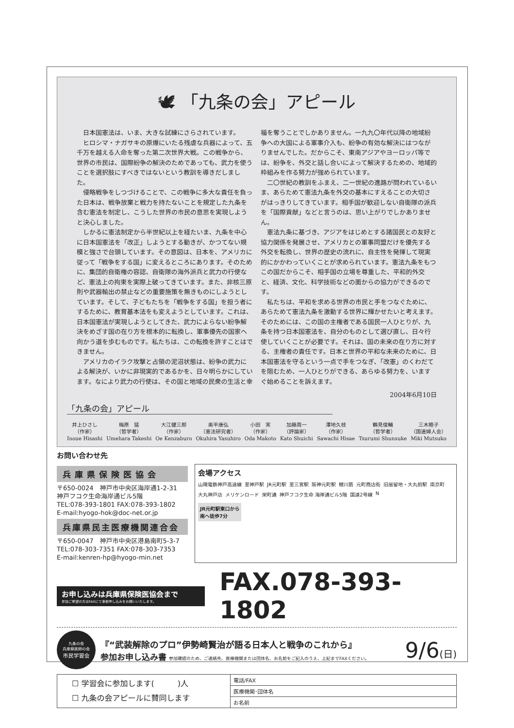🕊 「九条の会」アピール
日本国憲法は、いま、大きな試練にさらされています。
ヒロシマ・ナガサキの原爆にいたる残虐な兵器によって、五千万を越える人命を奪った第二次世界大戦。この戦争から、世界の市民は、国際紛争の解決のためであっても、武力を使うことを選択肢にすべきではないという教訓を導きだしました。
侵略戦争をしつづけることで、この戦争に多大な責任を負った日本は、戦争放棄と戦力を持たないことを規定した九条を含む憲法を制定し、こうした世界の市民の意思を実現しようと決心しました。
しかるに憲法制定から半世紀以上を経たいま、九条を中心に日本国憲法を「改正」しようとする動きが、かつてない規模と強さで台頭しています。その意図は、日本を、アメリカに従って「戦争をする国」に変えるところにあります。そのために、集団的自衛権の容認、自衛隊の海外派兵と武力の行使など、憲法上の拘束を実際上破ってきています。また、非核三原則や武器輸出の禁止などの重要施策を無きものにしようとしています。そして、子どもたちを「戦争をする国」を担う者にするために、教育基本法をも変えようとしています。これは、日本国憲法が実現しようとしてきた、武力によらない紛争解決をめざす国の在り方を根本的に転換し、軍事優先の国家へ向かう道を歩むものです。私たちは、この転換を許すことはできません。
アメリカのイラク攻撃と占領の泥沼状態は、紛争の武力による解決が、いかに非現実的であるかを、日々明らかにしています。なにより武力の行使は、その国と地域の民衆の生活と幸福を奪うことでしかありません。一九九〇年代以降の地域紛争への大国による軍事介入も、紛争の有効な解決にはつながりませんでした。だからこそ、東南アジアやヨーロッパ等では、紛争を、外交と話し合いによって解決するための、地域的枠組みを作る努力が強められています。
二〇世紀の教訓をふまえ、二一世紀の進路が問われているいま、あらためて憲法九条を外交の基本にすえることの大切さがはっきりしてきています。相手国が歓迎しない自衛隊の派兵を「国際貢献」などと言うのは、思い上がりでしかありません。
憲法九条に基づき、アジアをはじめとする諸国民との友好と協力関係を発展させ、アメリカとの軍事同盟だけを優先する外交を転換し、世界の歴史の流れに、自主性を発揮して現実的にかかわっていくことが求められています。憲法九条をもつこの国だからこそ、相手国の立場を尊重した、平和的外交と、経済、文化、科学技術などの面からの協力ができるのです。
私たちは、平和を求める世界の市民と手をつなぐために、あらためて憲法九条を激動する世界に輝かせたいと考えます。そのためには、この国の主権者である国民一人ひとりが、九条を持つ日本国憲法を、自分のものとして選び直し、日々行使していくことが必要です。それは、国の未来の在り方に対する、主権者の責任です。日本と世界の平和な未来のために、日本国憲法を守るという一点で手をつなぎ、「改憲」のくわだてを阻むため、一人ひとりができる、あらゆる努力を、いますぐ始めることを訴えます。
2004年6月10日
「九条の会」アピール
井上ひさし
（作家）
Inoue Hisashi
梅原　猛
（哲学者）
Umehara Takeshi
大江健三郎
（作家）
Oe Kenzaburo
奥平康弘
（憲法研究者）
Okuhira Yasuhiro
小田　実
（作家）
Oda Makoto
加藤周一
（評論家）
Kato Shuichi
澤地久枝
（作家）
Sawachi Hisae
鶴見俊輔
（哲学者）
Tsurumi Shunsuke
三木睦子
（国連婦人会）
Miki Mutsuko
お問い合わせ先
兵庫県保険医協会
〒650-0024　神戸市中央区海岸通1-2-31
神戸フコク生命海岸通ビル5階
TEL:078-393-1801 FAX:078-393-1802
E-mail:hyogo-hok@doc-net.or.jp
兵庫県民主医療機関連合会
〒650-0047　神戸市中央区港島南町5-3-7
TEL:078-303-7351 FAX:078-303-7353
E-mail:kenren-hp@hyogo-min.net
会場アクセス
山陽電鉄神戸高速線 至神戸駅 JR元町駅 至三宮駅 阪神元町駅 鯉川筋 元町商店街 旧居留地・大丸前駅 南京町 大丸神戸店 メリケンロード 栄町通 神戸フコク生命 海岸通ビル5階 国道2号線 N
JR元町駅東口から
南へ徒歩7分
お申し込みは兵庫県保険医協会まで
参加ご希望の方はFAXにて事前申し込みをお願いいたします。
FAX.078-393-1802
九条の会
兵庫県医師の会
市民学習会
『“武装解除のプロ”伊勢崎賢治が語る日本人と戦争のこれから』
参加お申し込み書 参加確認のため、ご連絡先、医療機関または団体名、お名前をご記入のうえ、上記までFAXください。
9/6(日)
| ☐ 学習会に参加します( )人 ☐ 九条の会アピールに賛同します | 電話/FAX |
| | 医療機関･団体名 |
| | お名前 |